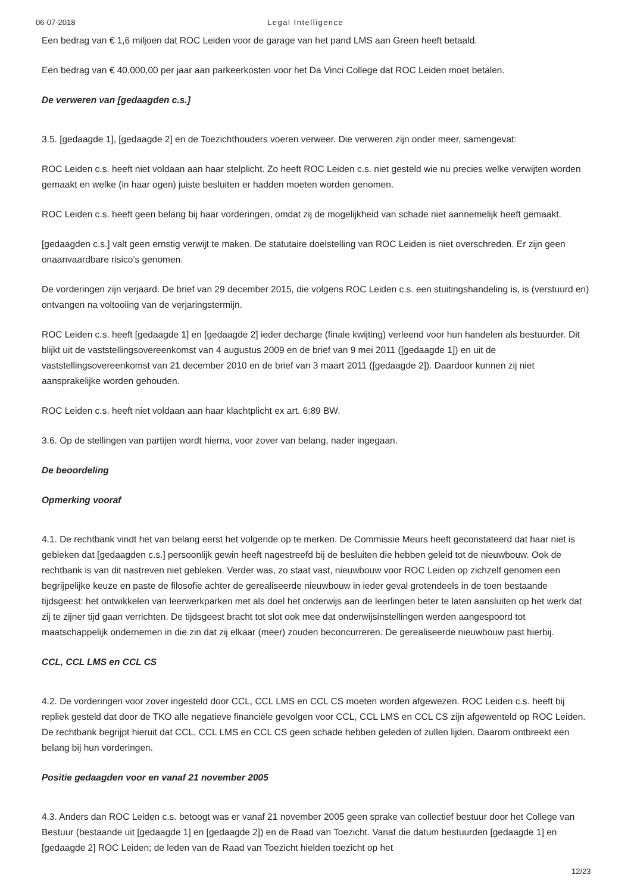06-07-2018 Legal Intelligence
Een bedrag van € 1,6 miljoen dat ROC Leiden voor de garage van het pand LMS aan Green heeft betaald.
Een bedrag van € 40.000,00 per jaar aan parkeerkosten voor het Da Vinci College dat ROC Leiden moet betalen.
De verweren van [gedaagden c.s.]
3.5. [gedaagde 1], [gedaagde 2] en de Toezichthouders voeren verweer. Die verweren zijn onder meer, samengevat:
ROC Leiden c.s. heeft niet voldaan aan haar stelplicht. Zo heeft ROC Leiden c.s. niet gesteld wie nu precies welke verwijten worden gemaakt en welke (in haar ogen) juiste besluiten er hadden moeten worden genomen.
ROC Leiden c.s. heeft geen belang bij haar vorderingen, omdat zij de mogelijkheid van schade niet aannemelijk heeft gemaakt.
[gedaagden c.s.] valt geen ernstig verwijt te maken. De statutaire doelstelling van ROC Leiden is niet overschreden. Er zijn geen onaanvaardbare risico’s genomen.
De vorderingen zijn verjaard. De brief van 29 december 2015, die volgens ROC Leiden c.s. een stuitingshandeling is, is (verstuurd en) ontvangen na voltooiing van de verjaringstermijn.
ROC Leiden c.s. heeft [gedaagde 1] en [gedaagde 2] ieder decharge (finale kwijting) verleend voor hun handelen als bestuurder. Dit blijkt uit de vaststellingsovereenkomst van 4 augustus 2009 en de brief van 9 mei 2011 ([gedaagde 1]) en uit de vaststellingsovereenkomst van 21 december 2010 en de brief van 3 maart 2011 ([gedaagde 2]). Daardoor kunnen zij niet aansprakelijke worden gehouden.
ROC Leiden c.s. heeft niet voldaan aan haar klachtplicht ex art. 6:89 BW.
3.6. Op de stellingen van partijen wordt hierna, voor zover van belang, nader ingegaan.
De beoordeling
Opmerking vooraf
4.1. De rechtbank vindt het van belang eerst het volgende op te merken. De Commissie Meurs heeft geconstateerd dat haar niet is gebleken dat [gedaagden c.s.] persoonlijk gewin heeft nagestreefd bij de besluiten die hebben geleid tot de nieuwbouw. Ook de rechtbank is van dit nastreven niet gebleken. Verder was, zo staat vast, nieuwbouw voor ROC Leiden op zichzelf genomen een begrijpelijke keuze en paste de filosofie achter de gerealiseerde nieuwbouw in ieder geval grotendeels in de toen bestaande tijdsgeest: het ontwikkelen van leerwerkparken met als doel het onderwijs aan de leerlingen beter te laten aansluiten op het werk dat zij te zijner tijd gaan verrichten. De tijdsgeest bracht tot slot ook mee dat onderwijsinstellingen werden aangespoord tot maatschappelijk ondernemen in die zin dat zij elkaar (meer) zouden beconcurreren. De gerealiseerde nieuwbouw past hierbij.
CCL, CCL LMS en CCL CS
4.2. De vorderingen voor zover ingesteld door CCL, CCL LMS en CCL CS moeten worden afgewezen. ROC Leiden c.s. heeft bij repliek gesteld dat door de TKO alle negatieve financiële gevolgen voor CCL, CCL LMS en CCL CS zijn afgewenteld op ROC Leiden. De rechtbank begrijpt hieruit dat CCL, CCL LMS en CCL CS geen schade hebben geleden of zullen lijden. Daarom ontbreekt een belang bij hun vorderingen.
Positie gedaagden voor en vanaf 21 november 2005
4.3. Anders dan ROC Leiden c.s. betoogt was er vanaf 21 november 2005 geen sprake van collectief bestuur door het College van Bestuur (bestaande uit [gedaagde 1] en [gedaagde 2]) en de Raad van Toezicht. Vanaf die datum bestuurden [gedaagde 1] en [gedaagde 2] ROC Leiden; de leden van de Raad van Toezicht hielden toezicht op het
12/23